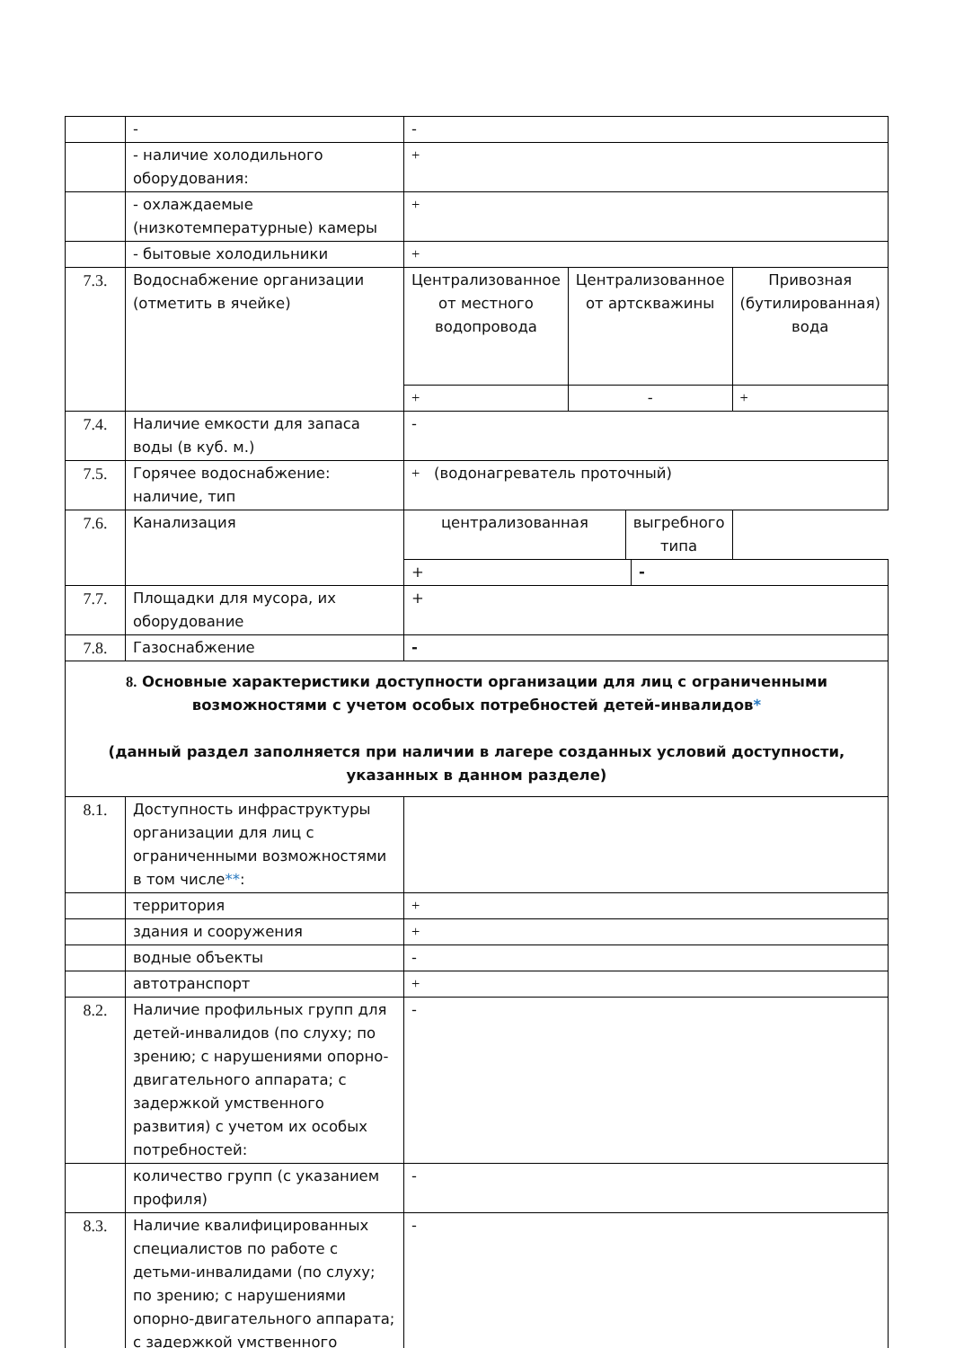| | - | - | | |
| | - наличие холодильного оборудования: | + | | |
| | - охлаждаемые (низкотемпературные) камеры | + | | |
| | - бытовые холодильники | + | | |
| 7.3. | Водоснабжение организации (отметить в ячейке) | Централизованное от местного водопровода | Централизованное от артскважины | Привозная (бутилированная) вода |
| | | + | - | + |
| 7.4. | Наличие емкости для запаса воды (в куб. м.) | - | | |
| 7.5. | Горячее водоснабжение: наличие, тип | + (водонагреватель проточный) | | |
| 7.6. | Канализация | / централизованная / выгребного типа / | | |
| | | / + / - / | | |
| 7.7. | Площадки для мусора, их оборудование | + | | |
| 7.8. | Газоснабжение | - | | |
| 8. Основные характеристики доступности организации для лиц с ограниченными возможностями с учетом особых потребностей детей-инвалидов * (данный раздел заполняется при наличии в лагере созданных условий доступности, указанных в данном разделе) | | | | |
| 8.1. | Доступность инфраструктуры организации для лиц с ограниченными возможностями в том числе ** : | | | |
| | территория | + | | |
| | здания и сооружения | + | | |
| | водные объекты | - | | |
| | автотранспорт | + | | |
| 8.2. | Наличие профильных групп для детей-инвалидов (по слуху; по зрению; с нарушениями опорно-двигательного аппарата; с задержкой умственного развития) с учетом их особых потребностей: | - | | |
| | количество групп (с указанием профиля) | - | | |
| 8.3. | Наличие квалифицированных специалистов по работе с детьми-инвалидами (по слуху; по зрению; с нарушениями опорно-двигательного аппарата; с задержкой умственного | - | | |